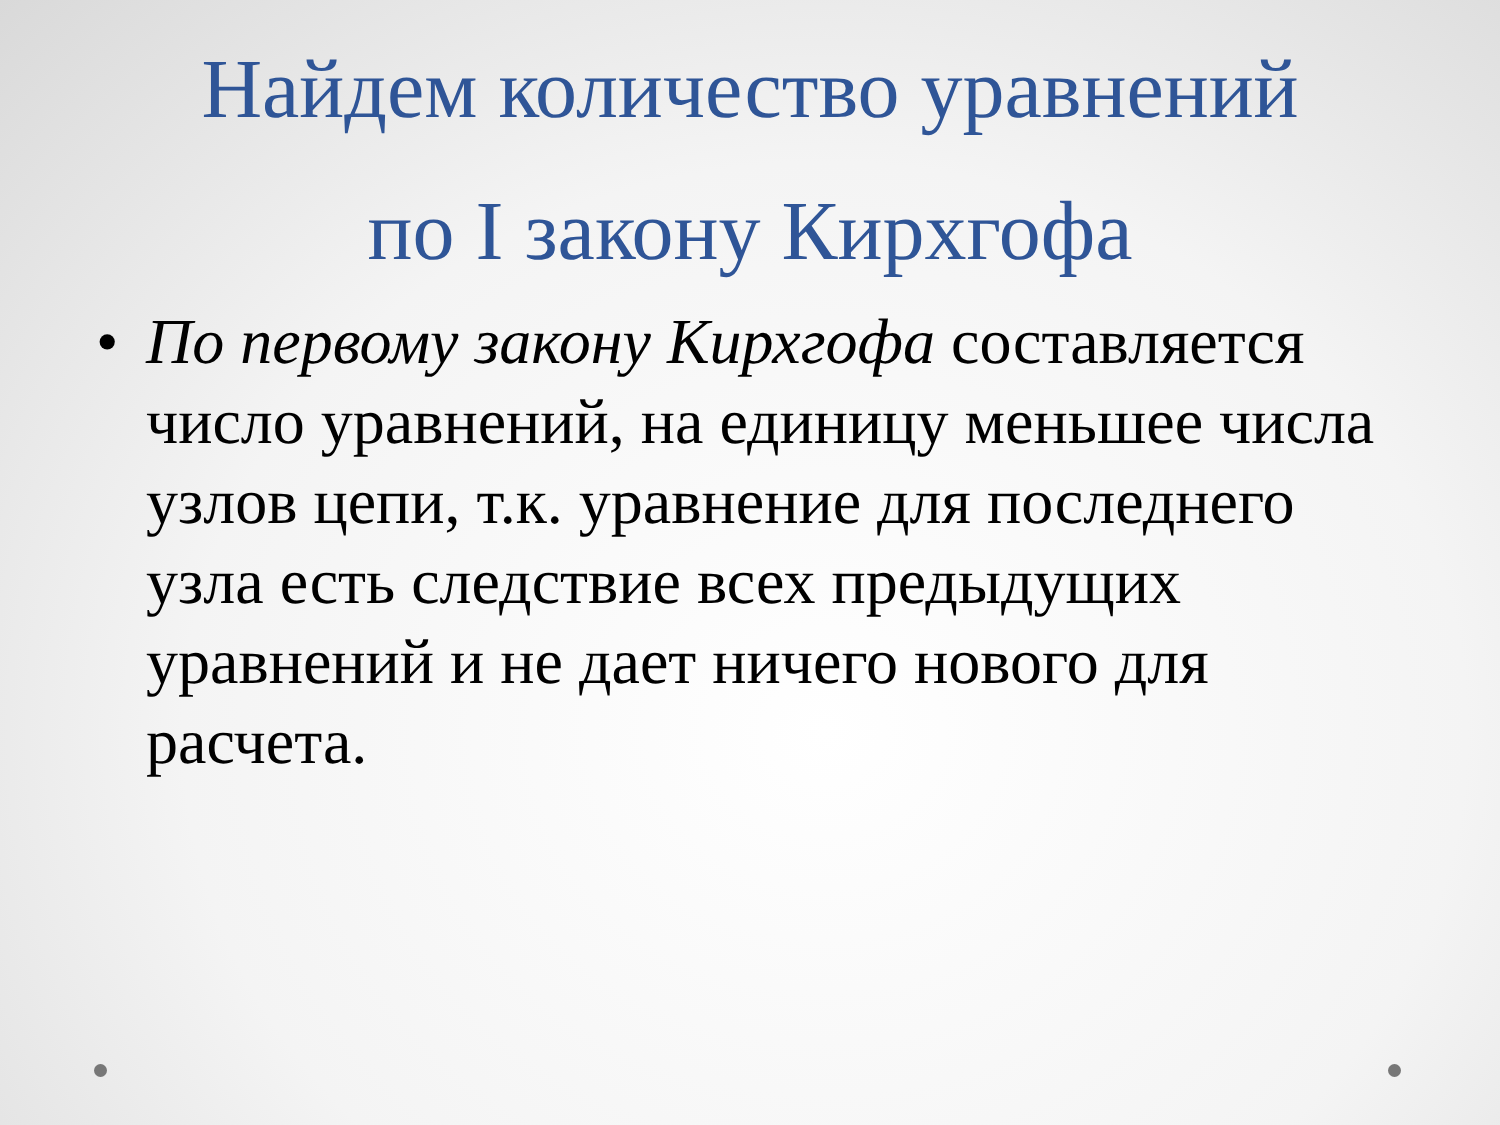Найдем количество уравнений
по I закону Кирхгофа
• По первому закону Кирхгофа составляется число уравнений, на единицу меньшее числа узлов цепи, т.к. уравнение для последнего узла есть следствие всех предыдущих уравнений и не дает ничего нового для расчета.